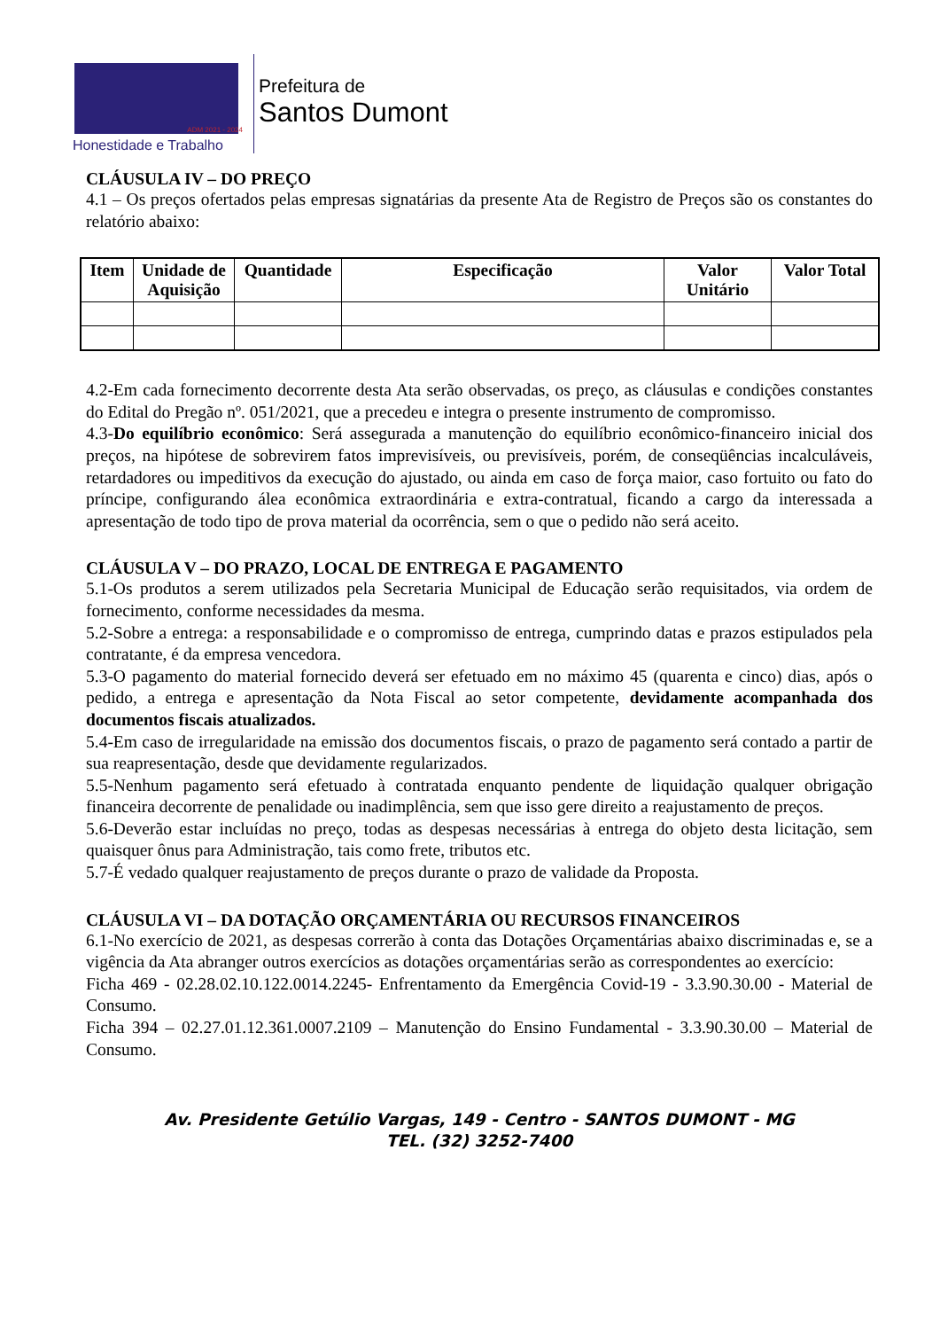ADM 2021 - 2024
Honestidade e Trabalho
Prefeitura de
Santos Dumont
CLÁUSULA IV – DO PREÇO
4.1 – Os preços ofertados pelas empresas signatárias da presente Ata de Registro de Preços são os constantes do relatório abaixo:
| Item | Unidade de Aquisição | Quantidade | Especificação | Valor Unitário | Valor Total |
| --- | --- | --- | --- | --- | --- |
4.2-Em cada fornecimento decorrente desta Ata serão observadas, os preço, as cláusulas e condições constantes do Edital do Pregão nº. 051/2021, que a precedeu e integra o presente instrumento de compromisso.
4.3-Do equilíbrio econômico: Será assegurada a manutenção do equilíbrio econômico-financeiro inicial dos preços, na hipótese de sobrevirem fatos imprevisíveis, ou previsíveis, porém, de conseqüências incalculáveis, retardadores ou impeditivos da execução do ajustado, ou ainda em caso de força maior, caso fortuito ou fato do príncipe, configurando álea econômica extraordinária e extra-contratual, ficando a cargo da interessada a apresentação de todo tipo de prova material da ocorrência, sem o que o pedido não será aceito.
CLÁUSULA V – DO PRAZO, LOCAL DE ENTREGA E PAGAMENTO
5.1-Os produtos a serem utilizados pela Secretaria Municipal de Educação serão requisitados, via ordem de fornecimento, conforme necessidades da mesma.
5.2-Sobre a entrega: a responsabilidade e o compromisso de entrega, cumprindo datas e prazos estipulados pela contratante, é da empresa vencedora.
5.3-O pagamento do material fornecido deverá ser efetuado em no máximo 45 (quarenta e cinco) dias, após o pedido, a entrega e apresentação da Nota Fiscal ao setor competente, devidamente acompanhada dos documentos fiscais atualizados.
5.4-Em caso de irregularidade na emissão dos documentos fiscais, o prazo de pagamento será contado a partir de sua reapresentação, desde que devidamente regularizados.
5.5-Nenhum pagamento será efetuado à contratada enquanto pendente de liquidação qualquer obrigação financeira decorrente de penalidade ou inadimplência, sem que isso gere direito a reajustamento de preços.
5.6-Deverão estar incluídas no preço, todas as despesas necessárias à entrega do objeto desta licitação, sem quaisquer ônus para Administração, tais como frete, tributos etc.
5.7-É vedado qualquer reajustamento de preços durante o prazo de validade da Proposta.
CLÁUSULA VI – DA DOTAÇÃO ORÇAMENTÁRIA OU RECURSOS FINANCEIROS
6.1-No exercício de 2021, as despesas correrão à conta das Dotações Orçamentárias abaixo discriminadas e, se a vigência da Ata abranger outros exercícios as dotações orçamentárias serão as correspondentes ao exercício:
Ficha 469 - 02.28.02.10.122.0014.2245- Enfrentamento da Emergência Covid-19 - 3.3.90.30.00 - Material de Consumo.
Ficha 394 – 02.27.01.12.361.0007.2109 – Manutenção do Ensino Fundamental - 3.3.90.30.00 – Material de Consumo.
Av. Presidente Getúlio Vargas, 149 - Centro - SANTOS DUMONT - MG
TEL. (32) 3252-7400